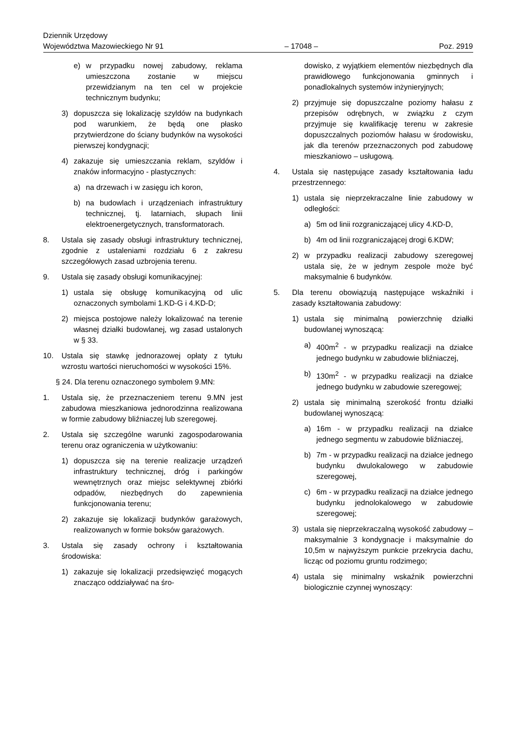Dziennik Urzędowy
Województwa Mazowieckiego Nr 91
– 17048 –
Poz. 2919
e) w przypadku nowej zabudowy, reklama umieszczona zostanie w miejscu przewidzianym na ten cel w projekcie technicznym budynku;
3) dopuszcza się lokalizację szyldów na budynkach pod warunkiem, że będą one płasko przytwierdzone do ściany budynków na wysokości pierwszej kondygnacji;
4) zakazuje się umieszczania reklam, szyldów i znaków informacyjno - plastycznych:
a) na drzewach i w zasięgu ich koron,
b) na budowlach i urządzeniach infrastruktury technicznej, tj. latarniach, słupach linii elektroenergetycznych, transformatorach.
8. Ustala się zasady obsługi infrastruktury technicznej, zgodnie z ustaleniami rozdziału 6 z zakresu szczegółowych zasad uzbrojenia terenu.
9. Ustala się zasady obsługi komunikacyjnej:
1) ustala się obsługę komunikacyjną od ulic oznaczonych symbolami 1.KD-G i 4.KD-D;
2) miejsca postojowe należy lokalizować na terenie własnej działki budowlanej, wg zasad ustalonych w § 33.
10. Ustala się stawkę jednorazowej opłaty z tytułu wzrostu wartości nieruchomości w wysokości 15%.
§ 24. Dla terenu oznaczonego symbolem 9.MN:
1. Ustala się, że przeznaczeniem terenu 9.MN jest zabudowa mieszkaniowa jednorodzinna realizowana w formie zabudowy bliźniaczej lub szeregowej.
2. Ustala się szczególne warunki zagospodarowania terenu oraz ograniczenia w użytkowaniu:
1) dopuszcza się na terenie realizacje urządzeń infrastruktury technicznej, dróg i parkingów wewnętrznych oraz miejsc selektywnej zbiórki odpadów, niezbędnych do zapewnienia funkcjonowania terenu;
2) zakazuje się lokalizacji budynków garażowych, realizowanych w formie boksów garażowych.
3. Ustala się zasady ochrony i kształtowania środowiska:
1) zakazuje się lokalizacji przedsięwzięć mogących znacząco oddziaływać na śro-
dowisko, z wyjątkiem elementów niezbędnych dla prawidłowego funkcjonowania gminnych i ponadlokalnych systemów inżynieryjnych;
2) przyjmuje się dopuszczalne poziomy hałasu z przepisów odrębnych, w związku z czym przyjmuje się kwalifikację terenu w zakresie dopuszczalnych poziomów hałasu w środowisku, jak dla terenów przeznaczonych pod zabudowę mieszkaniowo – usługową.
4. Ustala się następujące zasady kształtowania ładu przestrzennego:
1) ustala się nieprzekraczalne linie zabudowy w odległości:
a) 5m od linii rozgraniczającej ulicy 4.KD-D,
b) 4m od linii rozgraniczającej drogi 6.KDW;
2) w przypadku realizacji zabudowy szeregowej ustala się, że w jednym zespole może być maksymalnie 6 budynków.
5. Dla terenu obowiązują następujące wskaźniki i zasady kształtowania zabudowy:
1) ustala się minimalną powierzchnię działki budowlanej wynoszącą:
a) 400m<sup>2</sup> - w przypadku realizacji na działce jednego budynku w zabudowie bliźniaczej,
b) 130m<sup>2</sup> - w przypadku realizacji na działce jednego budynku w zabudowie szeregowej;
2) ustala się minimalną szerokość frontu działki budowlanej wynoszącą:
a) 16m - w przypadku realizacji na działce jednego segmentu w zabudowie bliźniaczej,
b) 7m - w przypadku realizacji na działce jednego budynku dwulokalowego w zabudowie szeregowej,
c) 6m - w przypadku realizacji na działce jednego budynku jednolokalowego w zabudowie szeregowej;
3) ustala się nieprzekraczalną wysokość zabudowy – maksymalnie 3 kondygnacje i maksymalnie do 10,5m w najwyższym punkcie przekrycia dachu, licząc od poziomu gruntu rodzimego;
4) ustala się minimalny wskaźnik powierzchni biologicznie czynnej wynoszący: